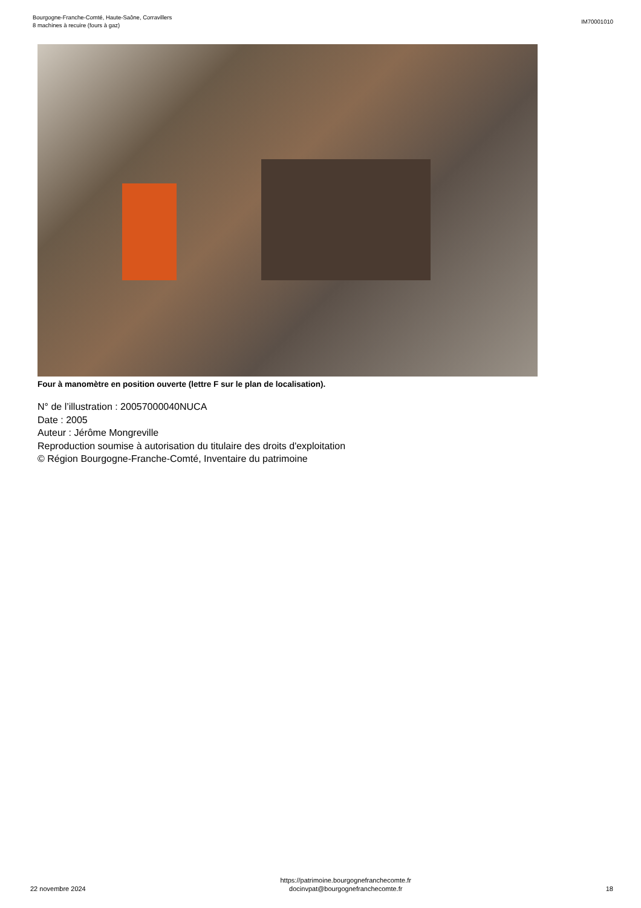Bourgogne-Franche-Comté, Haute-Saône, Corravillers
8 machines à recuire (fours à gaz)
IM70001010
Four à manomètre en position ouverte (lettre F sur le plan de localisation).
N° de l’illustration : 20057000040NUCA
Date : 2005
Auteur : Jérôme Mongreville
Reproduction soumise à autorisation du titulaire des droits d'exploitation
© Région Bourgogne-Franche-Comté, Inventaire du patrimoine
22 novembre 2024
https://patrimoine.bourgognefranchecomte.fr
docinvpat@bourgognefranchecomte.fr
18